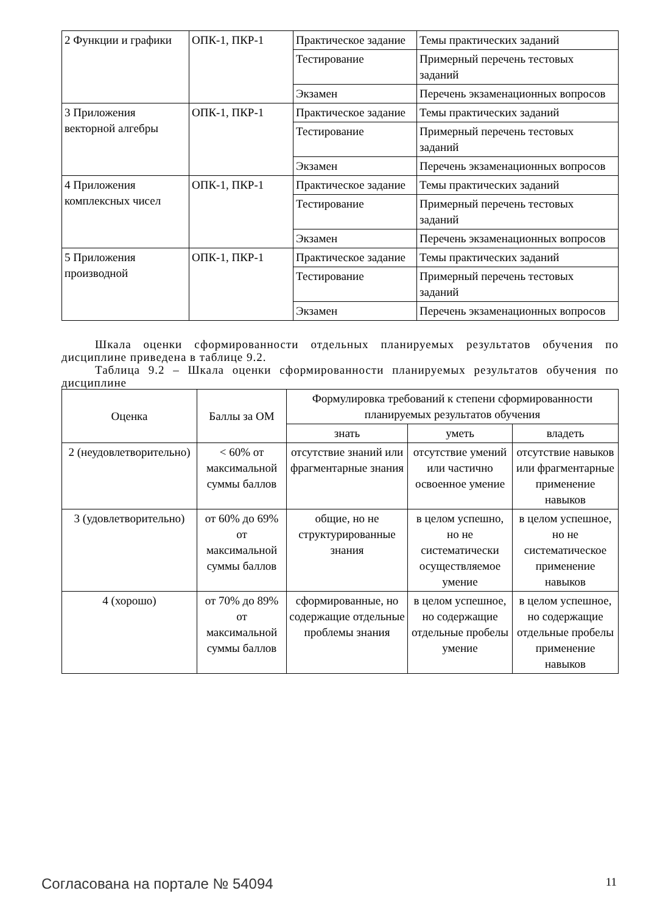| 2 Функции и графики | ОПК-1, ПКР-1 | Практическое задание | Темы практических заданий |
| | | Тестирование | Примерный перечень тестовых заданий |
| | | Экзамен | Перечень экзаменационных вопросов |
| 3 Приложения векторной алгебры | ОПК-1, ПКР-1 | Практическое задание | Темы практических заданий |
| | | Тестирование | Примерный перечень тестовых заданий |
| | | Экзамен | Перечень экзаменационных вопросов |
| 4 Приложения комплексных чисел | ОПК-1, ПКР-1 | Практическое задание | Темы практических заданий |
| | | Тестирование | Примерный перечень тестовых заданий |
| | | Экзамен | Перечень экзаменационных вопросов |
| 5 Приложения производной | ОПК-1, ПКР-1 | Практическое задание | Темы практических заданий |
| | | Тестирование | Примерный перечень тестовых заданий |
| | | Экзамен | Перечень экзаменационных вопросов |
Шкала оценки сформированности отдельных планируемых результатов обучения по дисциплине приведена в таблице 9.2.
Таблица 9.2 – Шкала оценки сформированности планируемых результатов обучения по дисциплине
| Оценка | Баллы за ОМ | Формулировка требований к степени сформированности планируемых результатов обучения | | |
| --- | --- | --- | --- | --- |
| | | знать | уметь | владеть |
| 2 (неудовлетворительно) | < 60% от максимальной суммы баллов | отсутствие знаний или фрагментарные знания | отсутствие умений или частично освоенное умение | отсутствие навыков или фрагментарные применение навыков |
| 3 (удовлетворительно) | от 60% до 69% от максимальной суммы баллов | общие, но не структурированные знания | в целом успешно, но не систематически осуществляемое умение | в целом успешное, но не систематическое применение навыков |
| 4 (хорошо) | от 70% до 89% от максимальной суммы баллов | сформированные, но содержащие отдельные проблемы знания | в целом успешное, но содержащие отдельные пробелы умение | в целом успешное, но содержащие отдельные пробелы применение навыков |
Согласована на портале № 54094 11